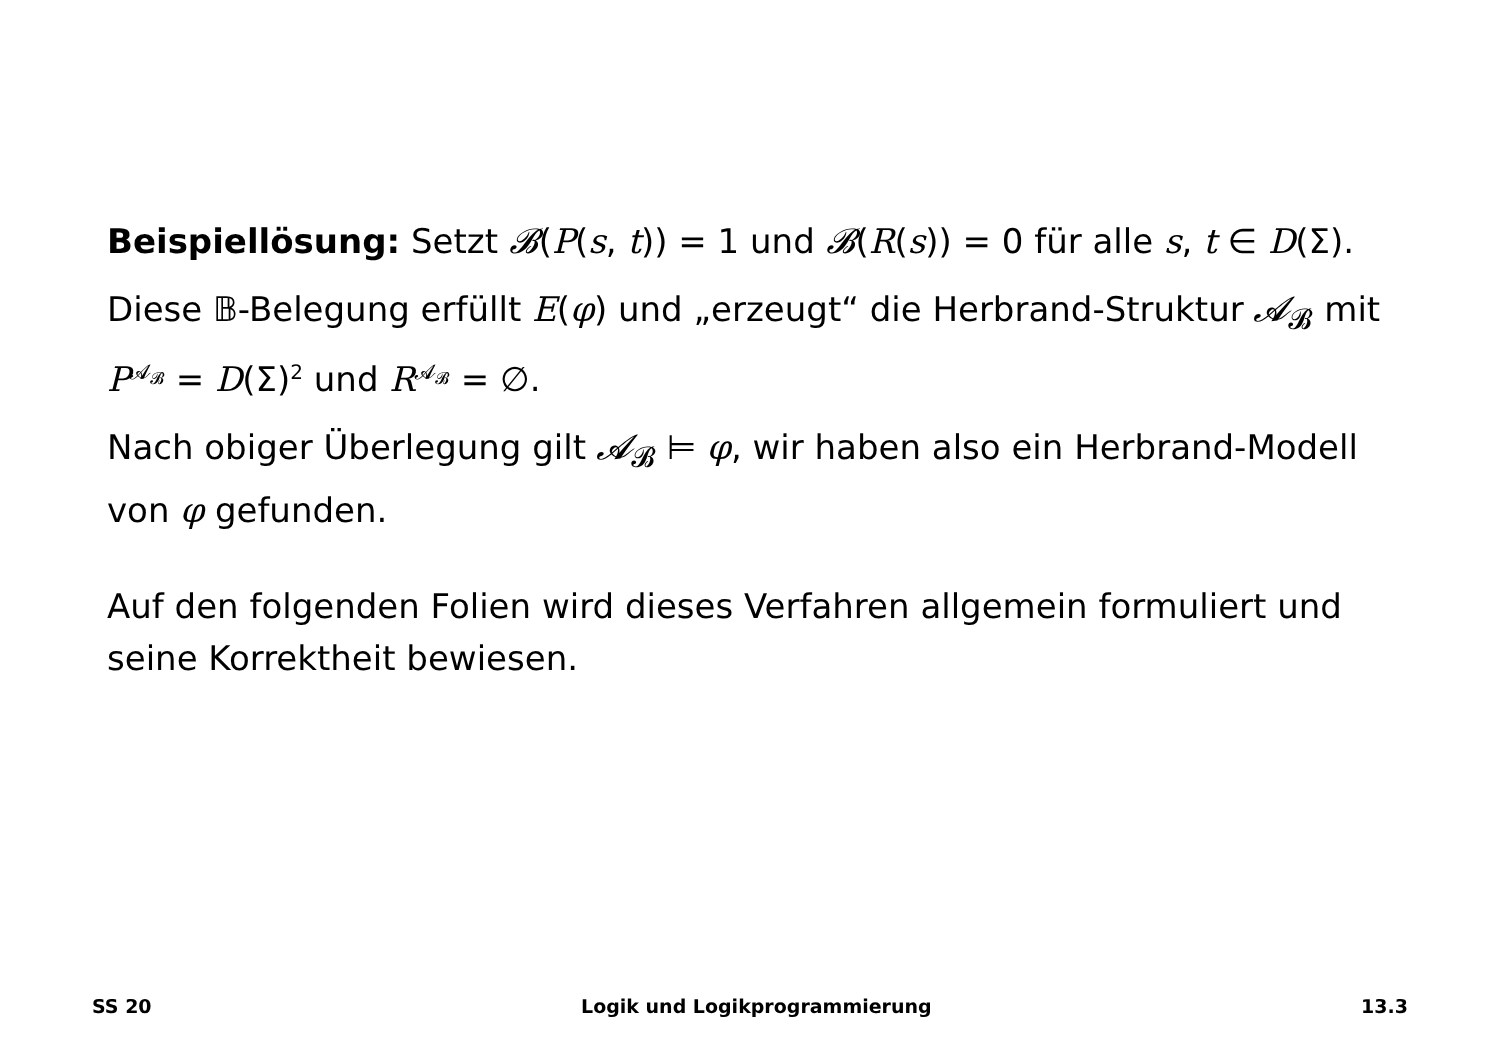Beispiellösung: Setzt 𝓑(P(s, t)) = 1 und 𝓑(R(s)) = 0 für alle s, t ∈ D(Σ).
Diese 𝔹-Belegung erfüllt E(φ) und „erzeugt“ die Herbrand-Struktur 𝓐<sub>𝓑</sub> mit P<sup>𝓐<sub>𝓑</sub></sup> = D(Σ)<sup>2</sup> und R<sup>𝓐<sub>𝓑</sub></sup> = ∅.
Nach obiger Überlegung gilt 𝓐<sub>𝓑</sub> ⊨ φ, wir haben also ein Herbrand-Modell von φ gefunden.
Auf den folgenden Folien wird dieses Verfahren allgemein formuliert und seine Korrektheit bewiesen.
SS 20 Logik und Logikprogrammierung 13.3